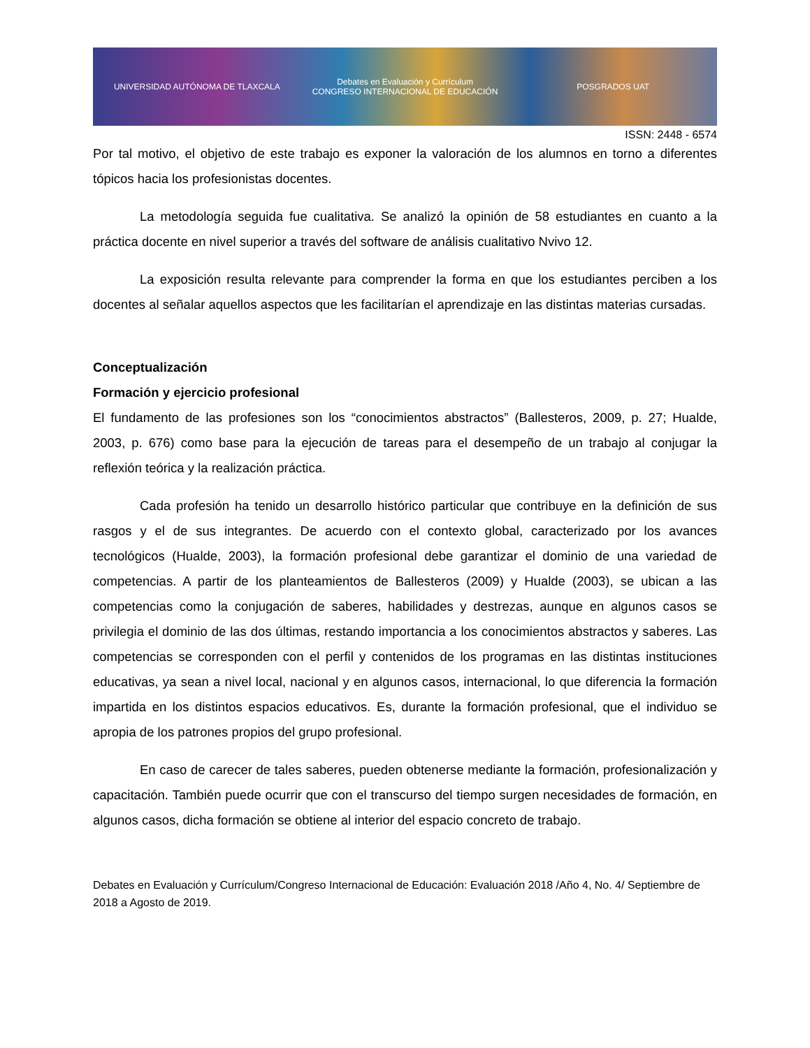UNIVERSIDAD AUTÓNOMA DE TLAXCALA
Debates en Evaluación y Currículum
CONGRESO INTERNACIONAL DE EDUCACIÓN
POSGRADOS UAT
ISSN: 2448 - 6574
Por tal motivo, el objetivo de este trabajo es exponer la valoración de los alumnos en torno a diferentes tópicos hacia los profesionistas docentes.
La metodología seguida fue cualitativa. Se analizó la opinión de 58 estudiantes en cuanto a la práctica docente en nivel superior a través del software de análisis cualitativo Nvivo 12.
La exposición resulta relevante para comprender la forma en que los estudiantes perciben a los docentes al señalar aquellos aspectos que les facilitarían el aprendizaje en las distintas materias cursadas.
Conceptualización
Formación y ejercicio profesional
El fundamento de las profesiones son los “conocimientos abstractos” (Ballesteros, 2009, p. 27; Hualde, 2003, p. 676) como base para la ejecución de tareas para el desempeño de un trabajo al conjugar la reflexión teórica y la realización práctica.
Cada profesión ha tenido un desarrollo histórico particular que contribuye en la definición de sus rasgos y el de sus integrantes. De acuerdo con el contexto global, caracterizado por los avances tecnológicos (Hualde, 2003), la formación profesional debe garantizar el dominio de una variedad de competencias. A partir de los planteamientos de Ballesteros (2009) y Hualde (2003), se ubican a las competencias como la conjugación de saberes, habilidades y destrezas, aunque en algunos casos se privilegia el dominio de las dos últimas, restando importancia a los conocimientos abstractos y saberes. Las competencias se corresponden con el perfil y contenidos de los programas en las distintas instituciones educativas, ya sean a nivel local, nacional y en algunos casos, internacional, lo que diferencia la formación impartida en los distintos espacios educativos. Es, durante la formación profesional, que el individuo se apropia de los patrones propios del grupo profesional.
En caso de carecer de tales saberes, pueden obtenerse mediante la formación, profesionalización y capacitación. También puede ocurrir que con el transcurso del tiempo surgen necesidades de formación, en algunos casos, dicha formación se obtiene al interior del espacio concreto de trabajo.
Debates en Evaluación y Currículum/Congreso Internacional de Educación: Evaluación 2018 /Año 4, No. 4/ Septiembre de 2018 a Agosto de 2019.